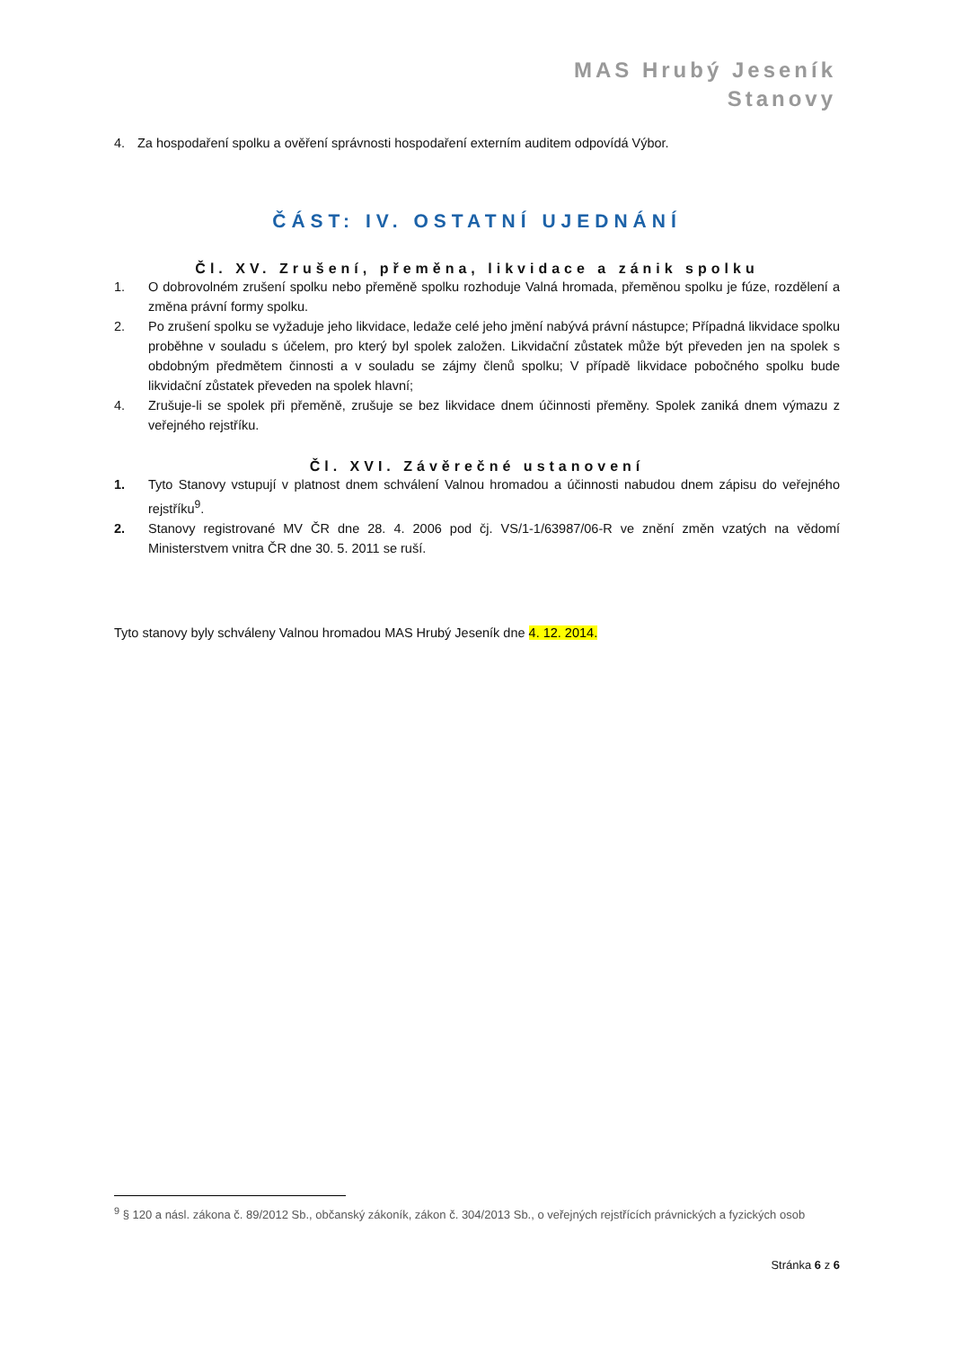MAS Hrubý Jeseník
Stanovy
4. Za hospodaření spolku a ověření správnosti hospodaření externím auditem odpovídá Výbor.
ČÁST: IV. OSTATNÍ UJEDNÁNÍ
Čl. XV. Zrušení, přeměna, likvidace a zánik spolku
1. O dobrovolném zrušení spolku nebo přeměně spolku rozhoduje Valná hromada, přeměnou spolku je fúze, rozdělení a změna právní formy spolku.
2. Po zrušení spolku se vyžaduje jeho likvidace, ledaže celé jeho jmění nabývá právní nástupce; Případná likvidace spolku proběhne v souladu s účelem, pro který byl spolek založen. Likvidační zůstatek může být převeden jen na spolek s obdobným předmětem činnosti a v souladu se zájmy členů spolku; V případě likvidace pobočného spolku bude likvidační zůstatek převeden na spolek hlavní;
4. Zrušuje-li se spolek při přeměně, zrušuje se bez likvidace dnem účinnosti přeměny. Spolek zaniká dnem výmazu z veřejného rejstříku.
Čl. XVI. Závěrečné ustanovení
1. Tyto Stanovy vstupují v platnost dnem schválení Valnou hromadou a účinnosti nabudou dnem zápisu do veřejného rejstříku<sup>9</sup>.
2. Stanovy registrované MV ČR dne 28. 4. 2006 pod čj. VS/1-1/63987/06-R ve znění změn vzatých na vědomí Ministerstvem vnitra ČR dne 30. 5. 2011 se ruší.
Tyto stanovy byly schváleny Valnou hromadou MAS Hrubý Jeseník dne 4. 12. 2014.
<sup>9</sup> § 120 a násl. zákona č. 89/2012 Sb., občanský zákoník, zákon č. 304/2013 Sb., o veřejných rejstřících právnických a fyzických osob
Stránka 6 z 6